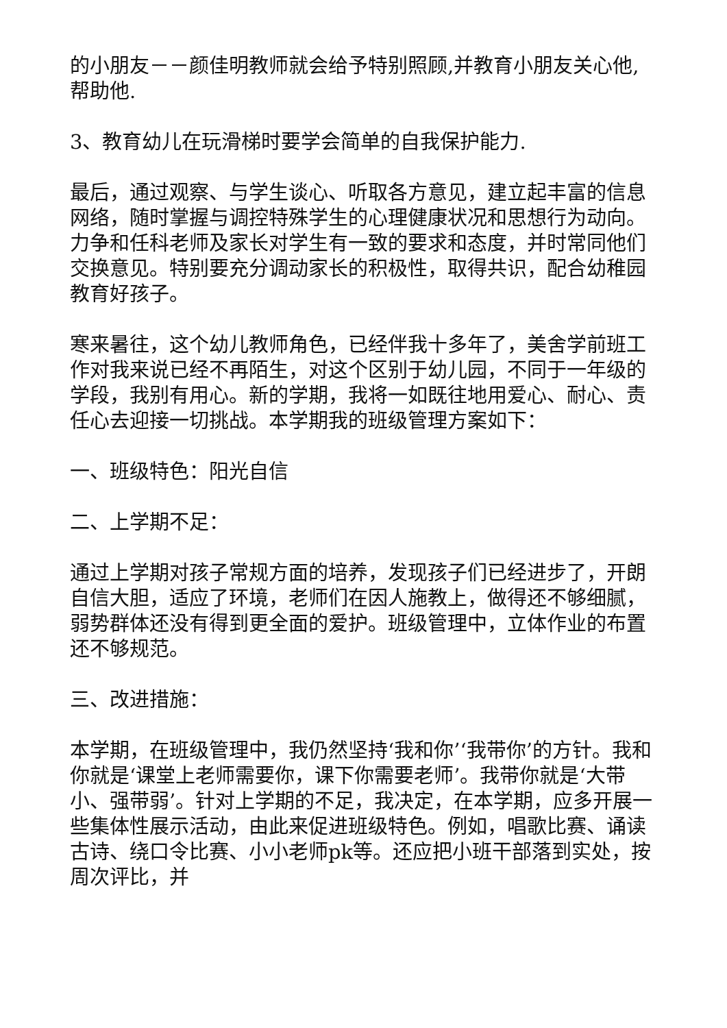的小朋友－－颜佳明教师就会给予特别照顾,并教育小朋友关心他,帮助他.
3、教育幼儿在玩滑梯时要学会简单的自我保护能力.
最后，通过观察、与学生谈心、听取各方意见，建立起丰富的信息网络，随时掌握与调控特殊学生的心理健康状况和思想行为动向。力争和任科老师及家长对学生有一致的要求和态度，并时常同他们交换意见。特别要充分调动家长的积极性，取得共识，配合幼稚园教育好孩子。
寒来暑往，这个幼儿教师角色，已经伴我十多年了，美舍学前班工作对我来说已经不再陌生，对这个区别于幼儿园，不同于一年级的学段，我别有用心。新的学期，我将一如既往地用爱心、耐心、责任心去迎接一切挑战。本学期我的班级管理方案如下：
一、班级特色：阳光自信
二、上学期不足：
通过上学期对孩子常规方面的培养，发现孩子们已经进步了，开朗自信大胆，适应了环境，老师们在因人施教上，做得还不够细腻，弱势群体还没有得到更全面的爱护。班级管理中，立体作业的布置还不够规范。
三、改进措施：
本学期，在班级管理中，我仍然坚持‘我和你’‘我带你’的方针。我和你就是‘课堂上老师需要你，课下你需要老师’。我带你就是‘大带小、强带弱’。针对上学期的不足，我决定，在本学期，应多开展一些集体性展示活动，由此来促进班级特色。例如，唱歌比赛、诵读古诗、绕口令比赛、小小老师pk等。还应把小班干部落到实处，按周次评比，并